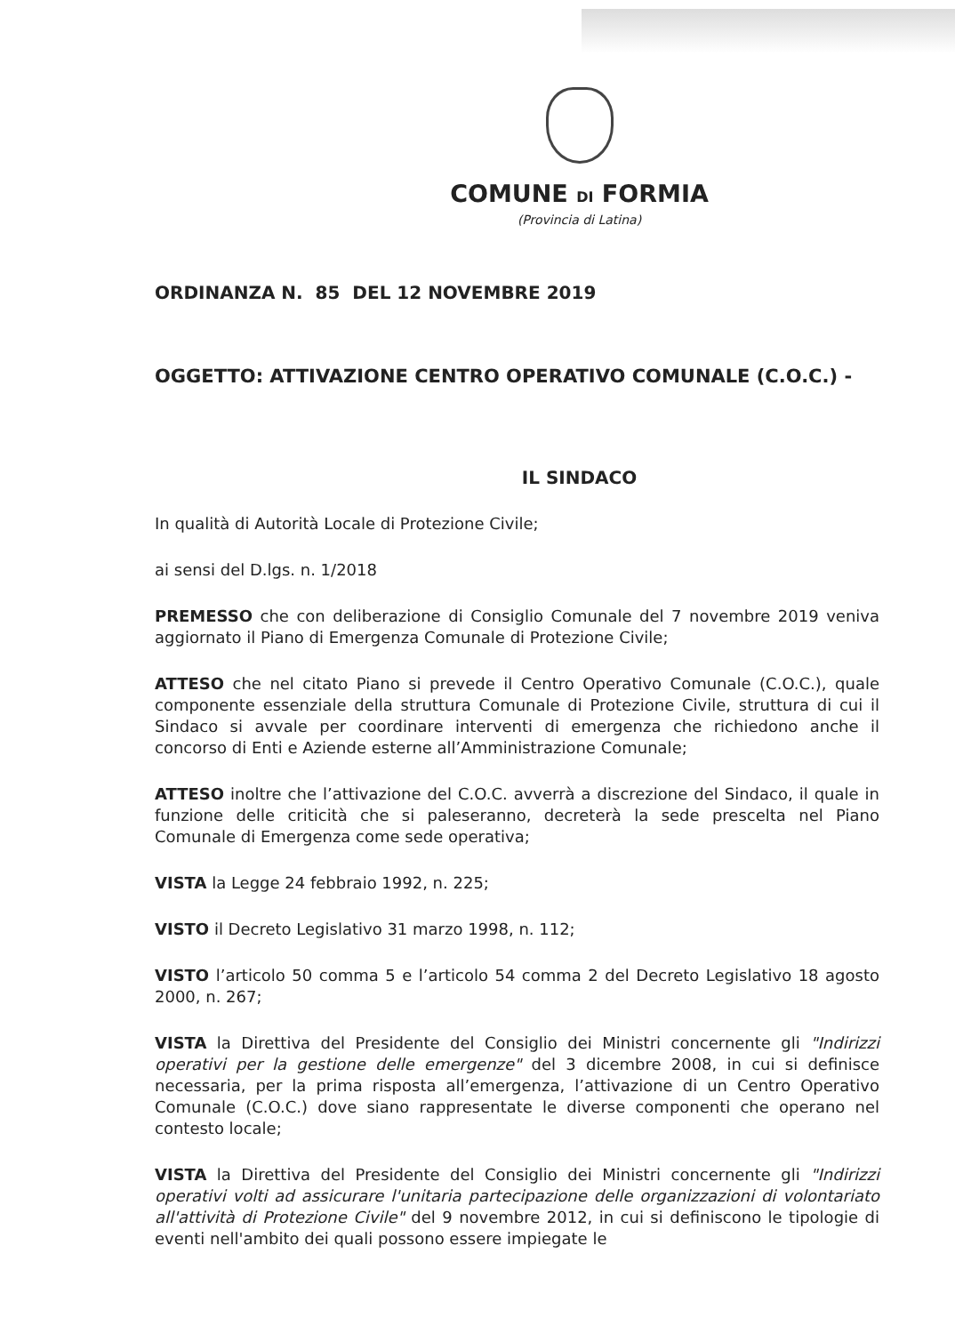COMUNE DI FORMIA
(Provincia di Latina)
ORDINANZA N. 85 DEL 12 NOVEMBRE 2019
OGGETTO: ATTIVAZIONE CENTRO OPERATIVO COMUNALE (C.O.C.) -
IL SINDACO
In qualità di Autorità Locale di Protezione Civile;
ai sensi del D.lgs. n. 1/2018
PREMESSO che con deliberazione di Consiglio Comunale del 7 novembre 2019 veniva aggiornato il Piano di Emergenza Comunale di Protezione Civile;
ATTESO che nel citato Piano si prevede il Centro Operativo Comunale (C.O.C.), quale componente essenziale della struttura Comunale di Protezione Civile, struttura di cui il Sindaco si avvale per coordinare interventi di emergenza che richiedono anche il concorso di Enti e Aziende esterne all’Amministrazione Comunale;
ATTESO inoltre che l’attivazione del C.O.C. avverrà a discrezione del Sindaco, il quale in funzione delle criticità che si paleseranno, decreterà la sede prescelta nel Piano Comunale di Emergenza come sede operativa;
VISTA la Legge 24 febbraio 1992, n. 225;
VISTO il Decreto Legislativo 31 marzo 1998, n. 112;
VISTO l’articolo 50 comma 5 e l’articolo 54 comma 2 del Decreto Legislativo 18 agosto 2000, n. 267;
VISTA la Direttiva del Presidente del Consiglio dei Ministri concernente gli "Indirizzi operativi per la gestione delle emergenze" del 3 dicembre 2008, in cui si definisce necessaria, per la prima risposta all’emergenza, l’attivazione di un Centro Operativo Comunale (C.O.C.) dove siano rappresentate le diverse componenti che operano nel contesto locale;
VISTA la Direttiva del Presidente del Consiglio dei Ministri concernente gli "Indirizzi operativi volti ad assicurare l'unitaria partecipazione delle organizzazioni di volontariato all'attività di Protezione Civile" del 9 novembre 2012, in cui si definiscono le tipologie di eventi nell'ambito dei quali possono essere impiegate le